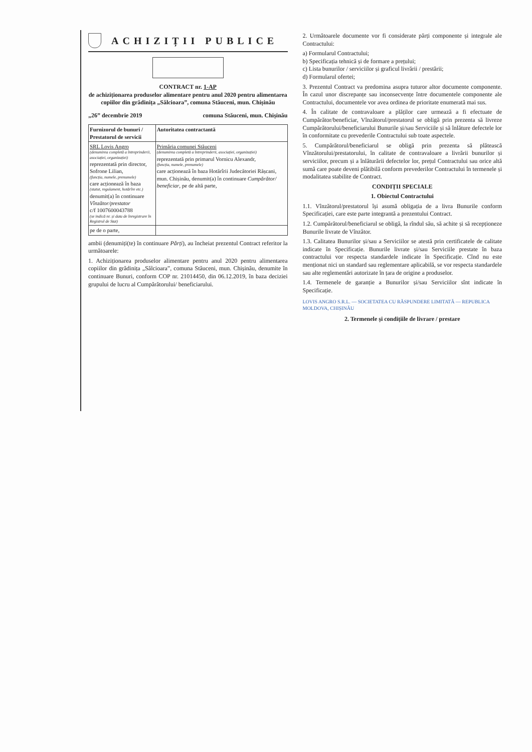ACHIZIȚII PUBLICE
CONTRACT nr. 1-AP
de achiziționarea produselor alimentare pentru anul 2020 pentru alimentarea copiilor din grădinița „Sălcioara”, comuna Stăuceni, mun. Chișinău
„26” decembrie 2019 comuna Stăuceni, mun. Chișinău
| Furnizorul de bunuri / Prestatorul de servicii | Autoritatea contractantă |
| --- | --- |
| SRL Lovis Angro (denumirea completă a întreprinderii, asociației, organizației) reprezentată prin director, Sofrone Lilian, (funcția, numele, prenumele) care acționează în baza (statut, regulament, hotărîre etc.) denumit(a) în continuare Vînzător/prestator c/f 1007600043788 (se indică nr. și data de înregistrare în Registrul de Stat) | Primăria comunei Stăuceni (denumirea completă a întreprinderii, asociației, organizației) reprezentată prin primarul Vornicu Alexandr, (funcția, numele, prenumele) care acționează în baza Hotărîrii Judecătoriei Rășcani, mun. Chișinău, denumit(a) în continuare Cumpărător/ beneficiar , pe de altă parte, |
| pe de o parte, | |
ambii (denumiți(te) în continuare Părți), au încheiat prezentul Contract referitor la următoarele:
1. Achiziționarea produselor alimentare pentru anul 2020 pentru alimentarea copiilor din grădinița „Sălcioara”, comuna Stăuceni, mun. Chișinău, denumite în continuare Bunuri, conform COP nr. 21014450, din 06.12.2019, în baza deciziei grupului de lucru al Cumpărătorului/ beneficiarului.
2. Următoarele documente vor fi considerate părți componente și integrale ale Contractului:
a) Formularul Contractului;
b) Specificația tehnică și de formare a prețului;
c) Lista bunurilor / serviciilor și graficul livrării / prestării;
d) Formularul ofertei;
3. Prezentul Contract va predomina asupra tuturor altor documente componente. În cazul unor discrepanțe sau inconsecvențe între documentele componente ale Contractului, documentele vor avea ordinea de prioritate enumerată mai sus.
4. În calitate de contravaloare a plăților care urmează a fi efectuate de Cumpărător/beneficiar, Vînzătorul/prestatorul se obligă prin prezenta să livreze Cumpărătorului/beneficiarului Bunurile și/sau Serviciile și să înlăture defectele lor în conformitate cu prevederile Contractului sub toate aspectele.
5. Cumpărătorul/beneficiarul se obligă prin prezenta să plătească Vînzătorului/prestatorului, în calitate de contravaloare a livrării bunurilor și serviciilor, precum și a înlăturării defectelor lor, prețul Contractului sau orice altă sumă care poate deveni plătibilă conform prevederilor Contractului în termenele și modalitatea stabilite de Contract.
CONDIȚII SPECIALE
1. Obiectul Contractului
1.1. Vînzătorul/prestatorul își asumă obligația de a livra Bunurile conform Specificației, care este parte integrantă a prezentului Contract.
1.2. Cumpărătorul/beneficiarul se obligă, la rîndul său, să achite și să recepționeze Bunurile livrate de Vînzător.
1.3. Calitatea Bunurilor și/sau a Serviciilor se atestă prin certificatele de calitate indicate în Specificație. Bunurile livrate și/sau Serviciile prestate în baza contractului vor respecta standardele indicate în Specificație. Cînd nu este menționat nici un standard sau reglementare aplicabilă, se vor respecta standardele sau alte reglementări autorizate în țara de origine a produselor.
1.4. Termenele de garanție a Bunurilor și/sau Serviciilor sînt indicate în Specificație.
LOVIS ANGRO S.R.L. — SOCIETATEA CU RĂSPUNDERE LIMITATĂ — REPUBLICA MOLDOVA, CHIȘINĂU
2. Termenele și condițiile de livrare / prestare